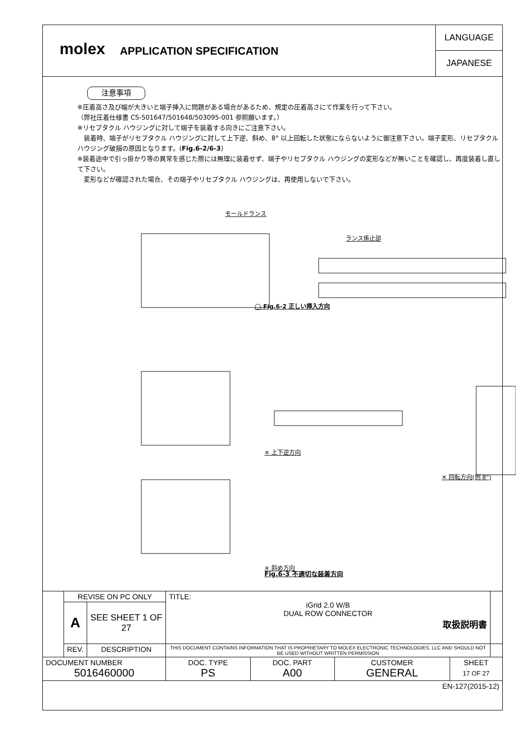molex
APPLICATION SPECIFICATION
LANGUAGE
JAPANESE
注意事項
※圧着高さ及び幅が大きいと端子挿入に問題がある場合があるため、規定の圧着高さにて作業を行って下さい。
（弊社圧着仕様書 CS-501647/501648/503095-001 参照願います。）
※リセプタクル ハウジングに対して端子を装着する向きにご注意下さい。
　装着時、端子がリセプタクル ハウジングに対して上下逆、斜め、8° 以上回転した状態にならないように御注意下さい。端子変形、リセプタクル ハウジング破損の原因となります。(Fig.6-2/6-3)
※装着途中で引っ掛かり等の異常を感じた際には無理に装着せず、端子やリセプタクル ハウジングの変形などが無いことを確認し、再度装着し直して下さい。
　変形などが確認された場合、その端子やリセプタクル ハウジングは、再使用しないで下さい。
モールドランス
ランス係止部
◯ Fig.6-2 正しい挿入方向
✕ 上下逆方向
✕ 回転方向(例 8°)
✕ 斜め方向
Fig.6-3 不適切な装着方向
| | REVISE ON PC ONLY | | TITLE: iGrid 2.0 W/B DUAL ROW CONNECTOR 取扱説明書 | | | | |
| | A | SEE SHEET 1 OF 27 | | | | | |
| | REV. | DESCRIPTION | THIS DOCUMENT CONTAINS INFORMATION THAT IS PROPRIETARY TO MOLEX ELECTRONIC TECHNOLOGIES, LLC AND SHOULD NOT BE USED WITHOUT WRITTEN PERMISSION | | | | |
| DOCUMENT NUMBER 5016460000 | | | DOC. TYPE PS | DOC. PART A00 | CUSTOMER GENERAL | SHEET 17 OF 27 | |
| EN-127(2015-12) | | | | | | | |